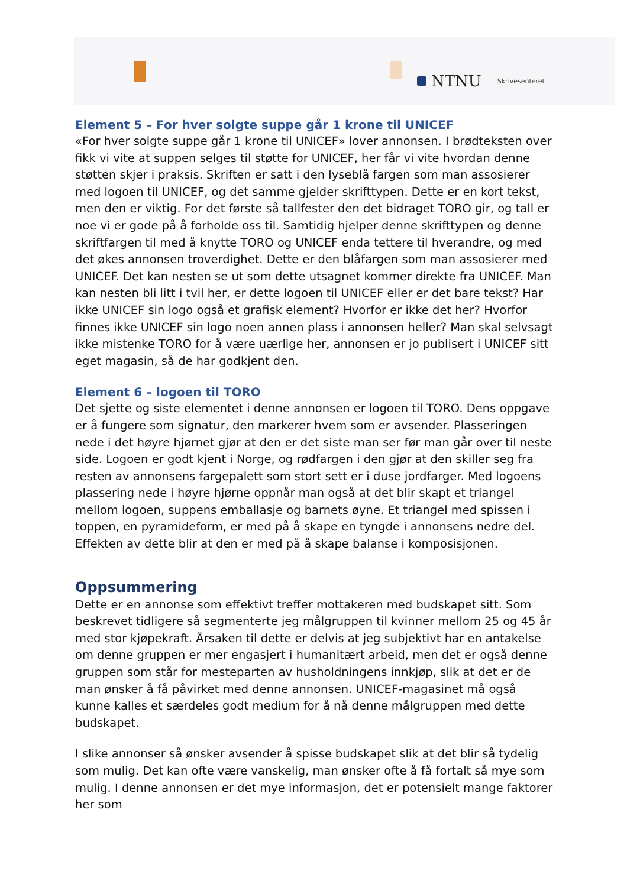NTNU Skrivesenteret
Element 5 – For hver solgte suppe går 1 krone til UNICEF
«For hver solgte suppe går 1 krone til UNICEF» lover annonsen. I brødteksten over fikk vi vite at suppen selges til støtte for UNICEF, her får vi vite hvordan denne støtten skjer i praksis. Skriften er satt i den lyseblå fargen som man assosierer med logoen til UNICEF, og det samme gjelder skrifttypen. Dette er en kort tekst, men den er viktig. For det første så tallfester den det bidraget TORO gir, og tall er noe vi er gode på å forholde oss til. Samtidig hjelper denne skrifttypen og denne skriftfargen til med å knytte TORO og UNICEF enda tettere til hverandre, og med det økes annonsen troverdighet. Dette er den blåfargen som man assosierer med UNICEF. Det kan nesten se ut som dette utsagnet kommer direkte fra UNICEF. Man kan nesten bli litt i tvil her, er dette logoen til UNICEF eller er det bare tekst? Har ikke UNICEF sin logo også et grafisk element? Hvorfor er ikke det her? Hvorfor finnes ikke UNICEF sin logo noen annen plass i annonsen heller? Man skal selvsagt ikke mistenke TORO for å være uærlige her, annonsen er jo publisert i UNICEF sitt eget magasin, så de har godkjent den.
Element 6 – logoen til TORO
Det sjette og siste elementet i denne annonsen er logoen til TORO. Dens oppgave er å fungere som signatur, den markerer hvem som er avsender. Plasseringen nede i det høyre hjørnet gjør at den er det siste man ser før man går over til neste side. Logoen er godt kjent i Norge, og rødfargen i den gjør at den skiller seg fra resten av annonsens fargepalett som stort sett er i duse jordfarger. Med logoens plassering nede i høyre hjørne oppnår man også at det blir skapt et triangel mellom logoen, suppens emballasje og barnets øyne. Et triangel med spissen i toppen, en pyramideform, er med på å skape en tyngde i annonsens nedre del. Effekten av dette blir at den er med på å skape balanse i komposisjonen.
Oppsummering
Dette er en annonse som effektivt treffer mottakeren med budskapet sitt. Som beskrevet tidligere så segmenterte jeg målgruppen til kvinner mellom 25 og 45 år med stor kjøpekraft. Årsaken til dette er delvis at jeg subjektivt har en antakelse om denne gruppen er mer engasjert i humanitært arbeid, men det er også denne gruppen som står for mesteparten av husholdningens innkjøp, slik at det er de man ønsker å få påvirket med denne annonsen. UNICEF-magasinet må også kunne kalles et særdeles godt medium for å nå denne målgruppen med dette budskapet.
I slike annonser så ønsker avsender å spisse budskapet slik at det blir så tydelig som mulig. Det kan ofte være vanskelig, man ønsker ofte å få fortalt så mye som mulig. I denne annonsen er det mye informasjon, det er potensielt mange faktorer her som